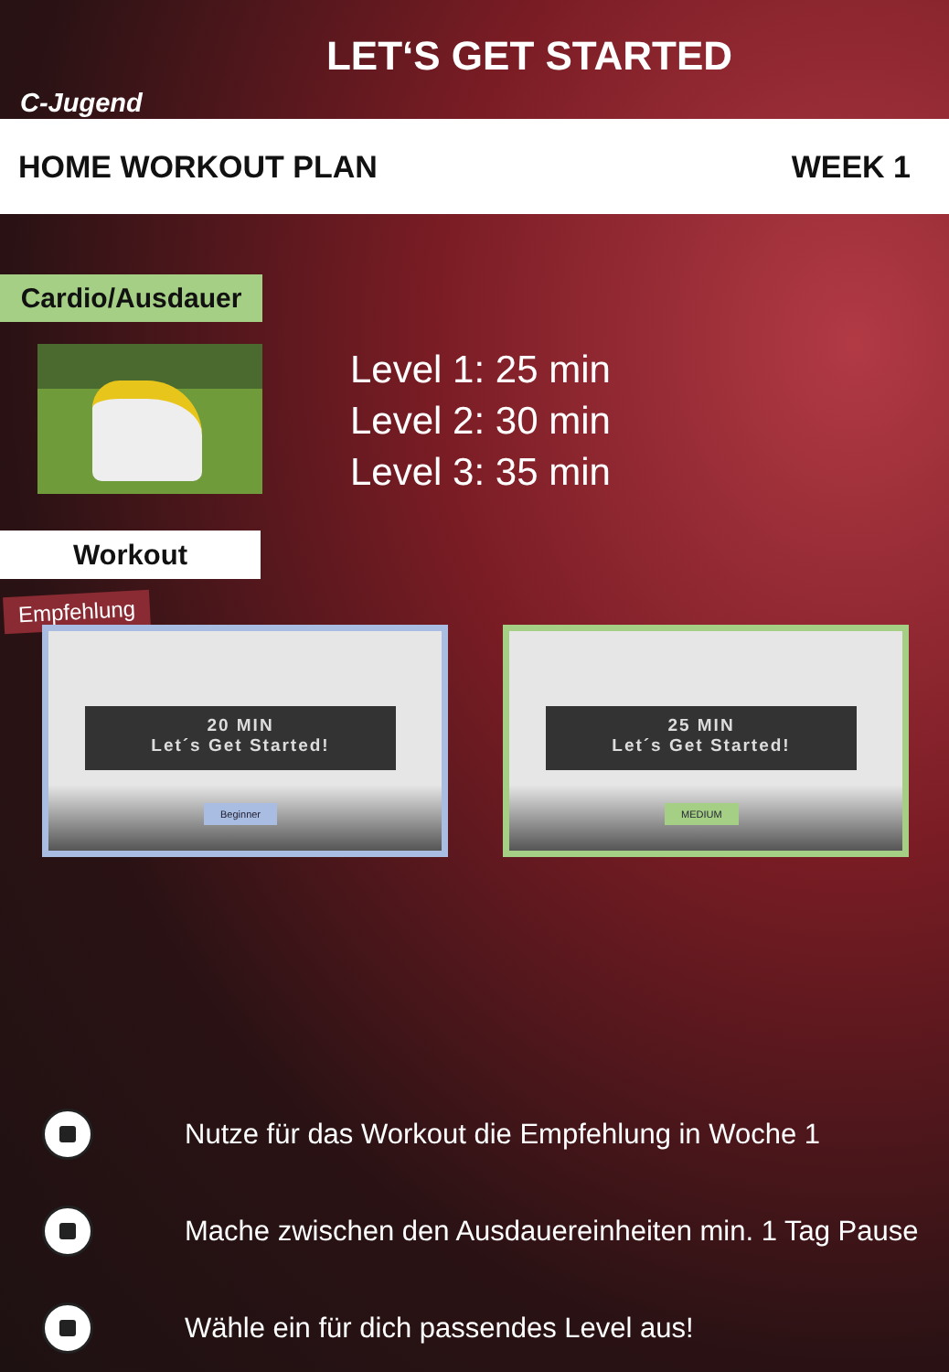LET‘S GET STARTED
C-Jugend
HOME WORKOUT PLAN WEEK 1
Cardio/Ausdauer
Level 1: 25 min
Level 2: 30 min
Level 3: 35 min
Workout
Empfehlung
20 MIN
Let´s Get Started!
Beginner
25 MIN
Let´s Get Started!
MEDIUM
Nutze für das Workout die Empfehlung in Woche 1
Mache zwischen den Ausdauereinheiten min. 1 Tag Pause
Wähle ein für dich passendes Level aus!